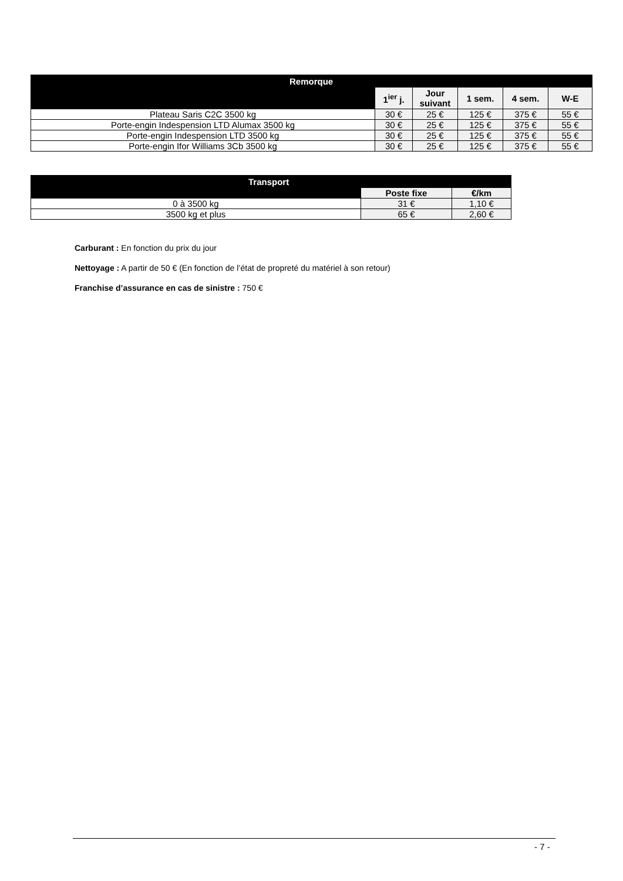| Remorque | | | | | |
| --- | --- | --- | --- | --- | --- |
| | 1<sup>ier</sup> j. | Jour suivant | 1 sem. | 4 sem. | W-E |
| Plateau Saris C2C 3500 kg | 30 € | 25 € | 125 € | 375 € | 55 € |
| Porte-engin Indespension LTD Alumax 3500 kg | 30 € | 25 € | 125 € | 375 € | 55 € |
| Porte-engin Indespension LTD 3500 kg | 30 € | 25 € | 125 € | 375 € | 55 € |
| Porte-engin Ifor Williams 3Cb 3500 kg | 30 € | 25 € | 125 € | 375 € | 55 € |
| Transport | | |
| --- | --- | --- |
| | Poste fixe | €/km |
| 0 à 3500 kg | 31 € | 1,10 € |
| 3500 kg et plus | 65 € | 2,60 € |
Carburant : En fonction du prix du jour
Nettoyage : A partir de 50 € (En fonction de l’état de propreté du matériel à son retour)
Franchise d’assurance en cas de sinistre : 750 €
- 7 -